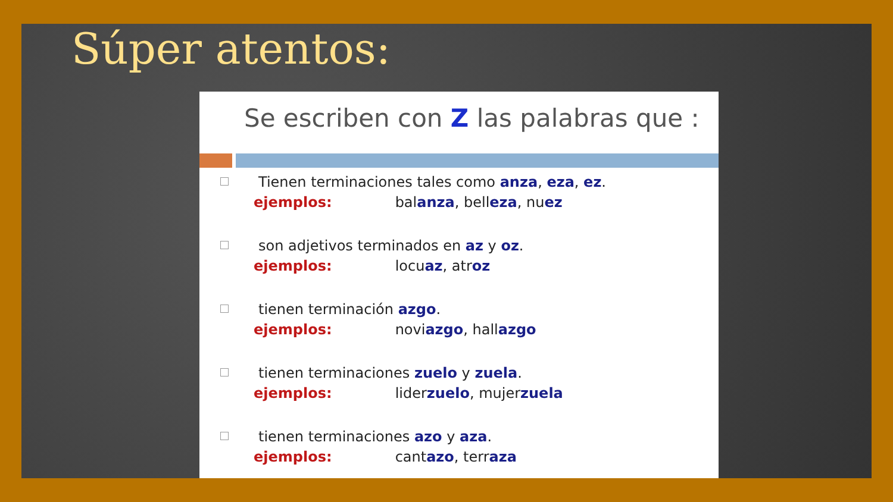Súper atentos:
Se escriben con Z las palabras que :
Tienen terminaciones tales como anza, eza, ez.
ejemplos: balanza, belleza, nuez
son adjetivos terminados en az y oz.
ejemplos: locuaz, atroz
tienen terminación azgo.
ejemplos: noviazgo, hallazgo
tienen terminaciones zuelo y zuela.
ejemplos: liderzuelo, mujerzuela
tienen terminaciones azo y aza.
ejemplos: cantazo, terraza